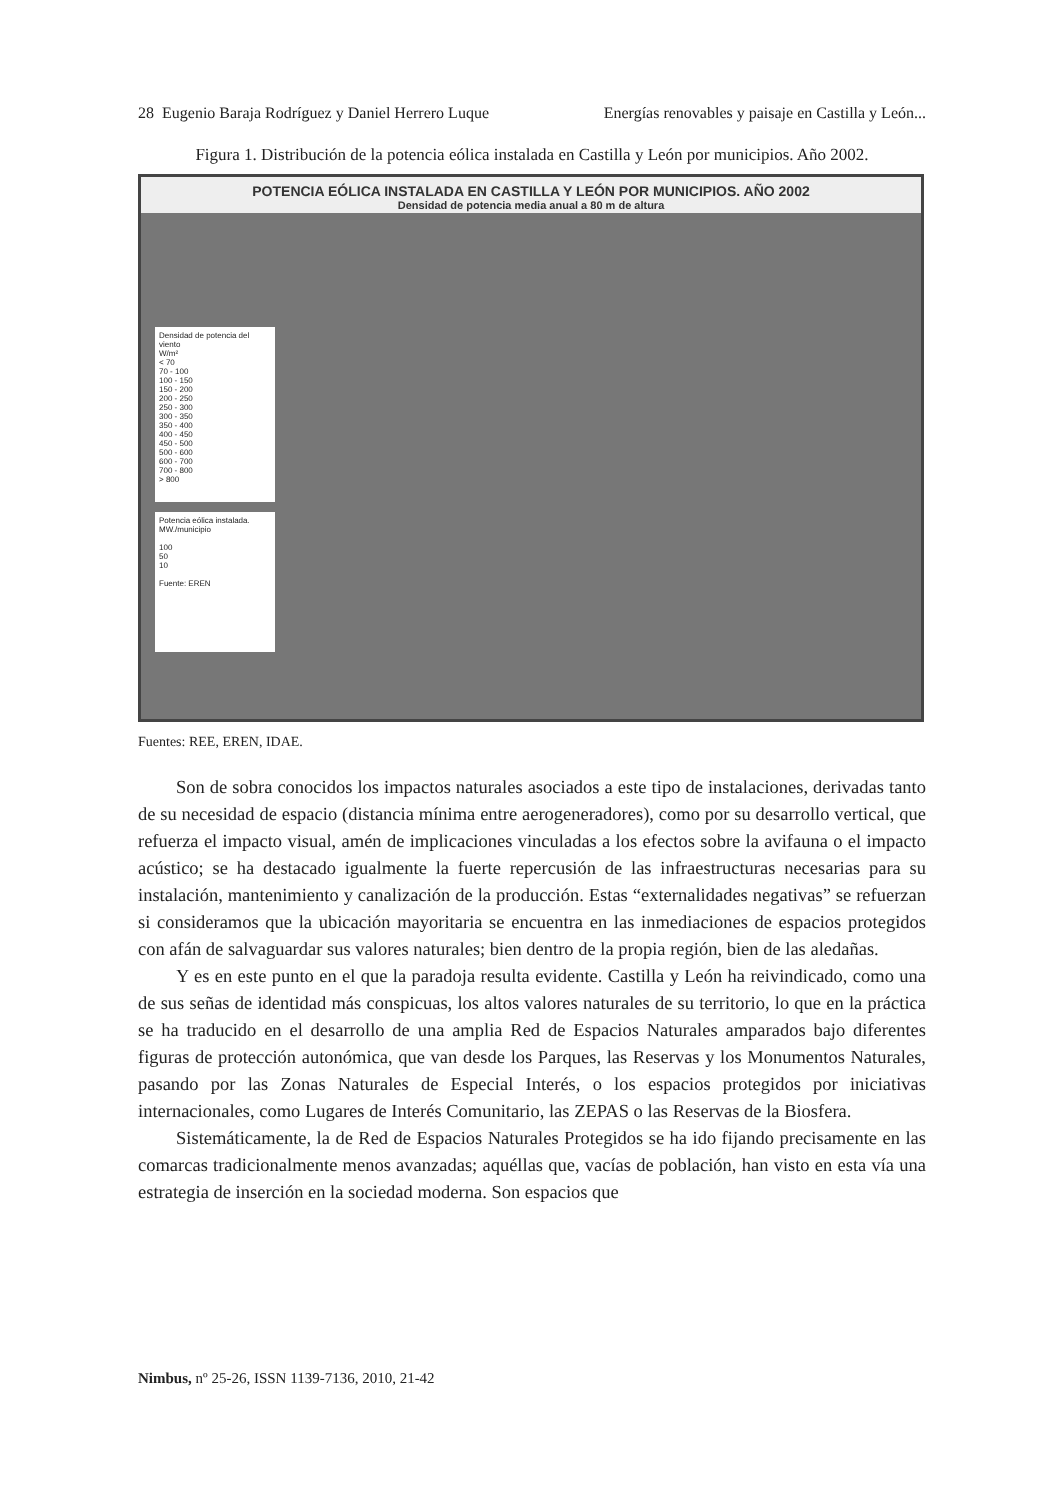28 Eugenio Baraja Rodríguez y Daniel Herrero Luque Energías renovables y paisaje en Castilla y León...
Figura 1. Distribución de la potencia eólica instalada en Castilla y León por municipios. Año 2002.
POTENCIA EÓLICA INSTALADA EN CASTILLA Y LEÓN POR MUNICIPIOS. AÑO 2002
Densidad de potencia media anual a 80 m de altura
Densidad de potencia del viento
W/m²
< 70
70 - 100
100 - 150
150 - 200
200 - 250
250 - 300
300 - 350
350 - 400
400 - 450
450 - 500
500 - 600
600 - 700
700 - 800
> 800
Potencia eólica instalada. MW./municipio
100
50
10
Fuente: EREN
Fuentes: REE, EREN, IDAE.
Son de sobra conocidos los impactos naturales asociados a este tipo de instalaciones, derivadas tanto de su necesidad de espacio (distancia mínima entre aerogeneradores), como por su desarrollo vertical, que refuerza el impacto visual, amén de implicaciones vinculadas a los efectos sobre la avifauna o el impacto acústico; se ha destacado igualmente la fuerte repercusión de las infraestructuras necesarias para su instalación, mantenimiento y canalización de la producción. Estas “externalidades negativas” se refuerzan si consideramos que la ubicación mayoritaria se encuentra en las inmediaciones de espacios protegidos con afán de salvaguardar sus valores naturales; bien dentro de la propia región, bien de las aledañas.
Y es en este punto en el que la paradoja resulta evidente. Castilla y León ha reivindicado, como una de sus señas de identidad más conspicuas, los altos valores naturales de su territorio, lo que en la práctica se ha traducido en el desarrollo de una amplia Red de Espacios Naturales amparados bajo diferentes figuras de protección autonómica, que van desde los Parques, las Reservas y los Monumentos Naturales, pasando por las Zonas Naturales de Especial Interés, o los espacios protegidos por iniciativas internacionales, como Lugares de Interés Comunitario, las ZEPAS o las Reservas de la Biosfera.
Sistemáticamente, la de Red de Espacios Naturales Protegidos se ha ido fijando precisamente en las comarcas tradicionalmente menos avanzadas; aquéllas que, vacías de población, han visto en esta vía una estrategia de inserción en la sociedad moderna. Son espacios que
Nimbus, nº 25-26, ISSN 1139-7136, 2010, 21-42